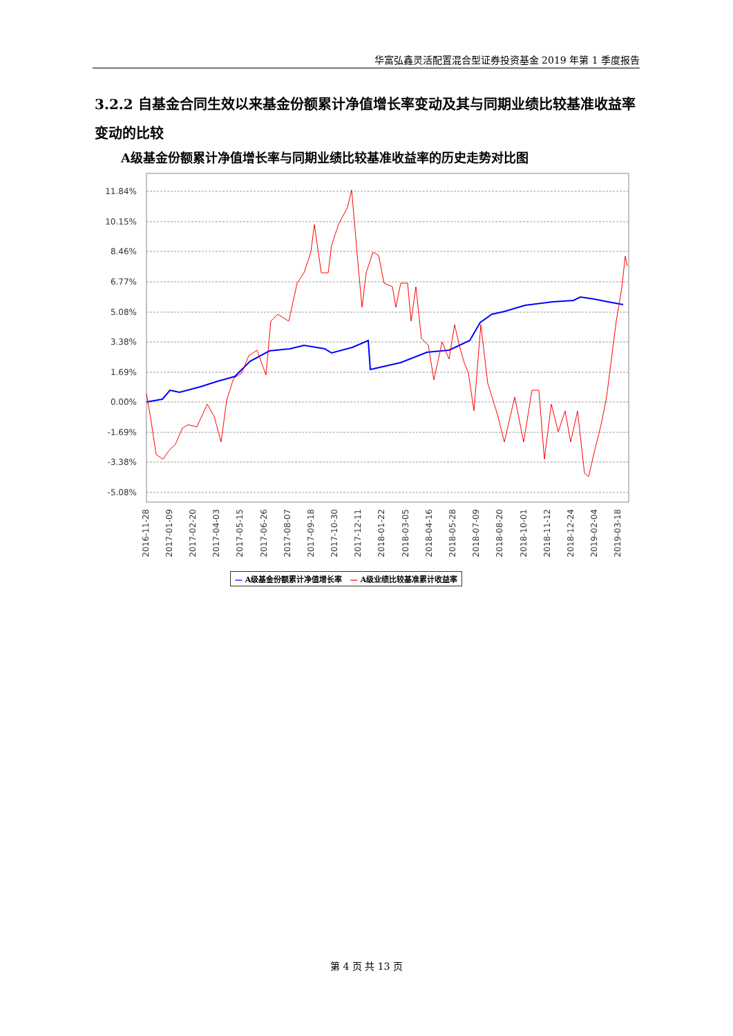华富弘鑫灵活配置混合型证券投资基金 2019 年第 1 季度报告
3.2.2 自基金合同生效以来基金份额累计净值增长率变动及其与同期业绩比较基准收益率变动的比较
A级基金份额累计净值增长率与同期业绩比较基准收益率的历史走势对比图
11.84%
10.15%
8.46%
6.77%
5.08%
3.38%
1.69%
0.00%
-1.69%
-3.38%
-5.08%
2016-11-28
2017-01-09
2017-02-20
2017-04-03
2017-05-15
2017-06-26
2017-08-07
2017-09-18
2017-10-30
2017-12-11
2018-01-22
2018-03-05
2018-04-16
2018-05-28
2018-07-09
2018-08-20
2018-10-01
2018-11-12
2018-12-24
2019-02-04
2019-03-18
— A级基金份额累计净值增长率 — A级业绩比较基准累计收益率
第 4 页 共 13 页